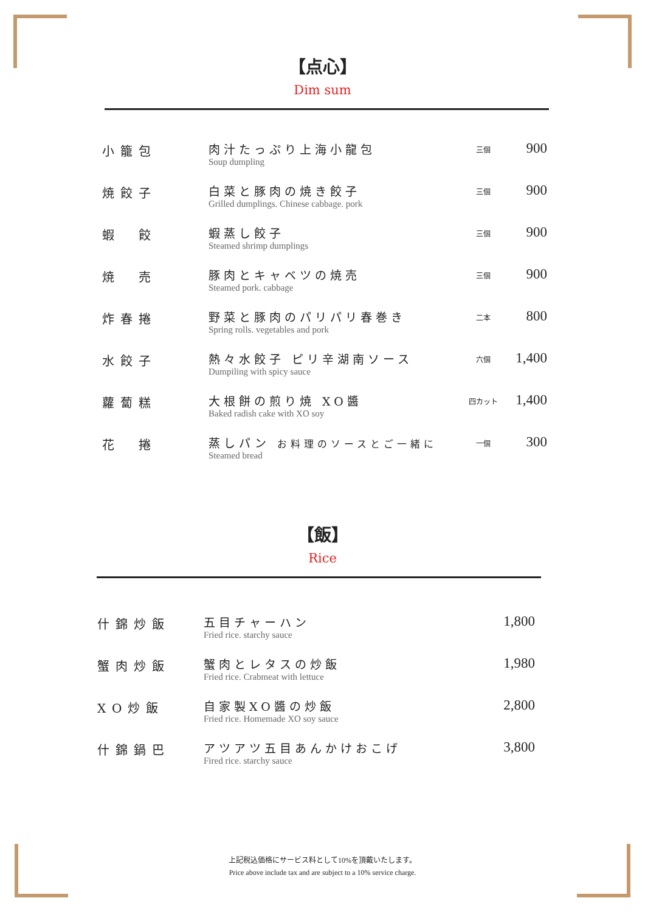【点心】
Dim sum
| 小籠包 | 肉汁たっぷり上海小龍包 Soup dumpling | 三個 | 900 |
| 焼餃子 | 白菜と豚肉の焼き餃子 Grilled dumplings. Chinese cabbage. pork | 三個 | 900 |
| 蝦 餃 | 蝦蒸し餃子 Steamed shrimp dumplings | 三個 | 900 |
| 焼 売 | 豚肉とキャベツの焼売 Steamed pork. cabbage | 三個 | 900 |
| 炸春捲 | 野菜と豚肉のパリパリ春巻き Spring rolls. vegetables and pork | 二本 | 800 |
| 水餃子 | 熱々水餃子 ピリ辛湖南ソース Dumpiling with spicy sauce | 六個 | 1,400 |
| 蘿蔔糕 | 大根餅の煎り焼 XO醬 Baked radish cake with XO soy | 四カット | 1,400 |
| 花 捲 | 蒸しパン お料理のソースとご一緒に Steamed bread | 一個 | 300 |
【飯】
Rice
| 什錦炒飯 | 五目チャーハン Fried rice. starchy sauce | 1,800 |
| 蟹肉炒飯 | 蟹肉とレタスの炒飯 Fried rice. Crabmeat with lettuce | 1,980 |
| XO炒飯 | 自家製XO醬の炒飯 Fried rice. Homemade XO soy sauce | 2,800 |
| 什錦鍋巴 | アツアツ五目あんかけおこげ Fired rice. starchy sauce | 3,800 |
上記税込価格にサービス料として10%を頂戴いたします。
Price above include tax and are subject to a 10% service charge.